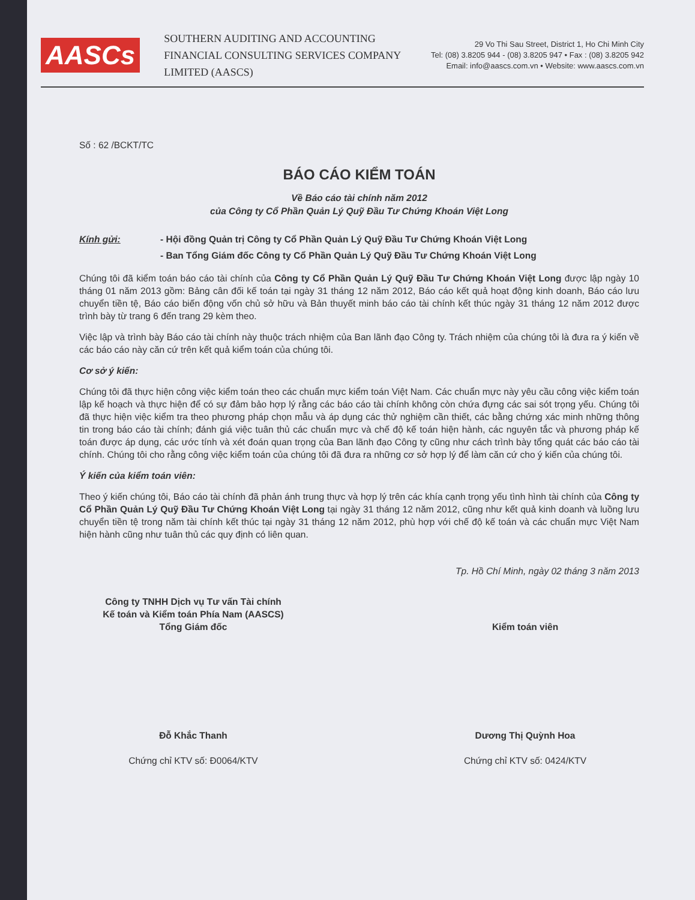AASCs
SOUTHERN AUDITING AND ACCOUNTING FINANCIAL CONSULTING SERVICES COMPANY LIMITED (AASCS)
29 Vo Thi Sau Street, District 1, Ho Chi Minh City
Tel: (08) 3.8205 944 - (08) 3.8205 947 • Fax : (08) 3.8205 942
Email: info@aascs.com.vn • Website: www.aascs.com.vn
Số : 62 /BCKT/TC
BÁO CÁO KIỂM TOÁN
Về Báo cáo tài chính năm 2012
của Công ty Cổ Phần Quản Lý Quỹ Đầu Tư Chứng Khoán Việt Long
Kính gửi: - Hội đồng Quản trị Công ty Cổ Phần Quản Lý Quỹ Đầu Tư Chứng Khoán Việt Long
- Ban Tổng Giám đốc Công ty Cổ Phần Quản Lý Quỹ Đầu Tư Chứng Khoán Việt Long
Chúng tôi đã kiểm toán báo cáo tài chính của Công ty Cổ Phần Quản Lý Quỹ Đầu Tư Chứng Khoán Việt Long được lập ngày 10 tháng 01 năm 2013 gồm: Bảng cân đối kế toán tại ngày 31 tháng 12 năm 2012, Báo cáo kết quả hoạt động kinh doanh, Báo cáo lưu chuyển tiền tệ, Báo cáo biến động vốn chủ sở hữu và Bản thuyết minh báo cáo tài chính kết thúc ngày 31 tháng 12 năm 2012 được trình bày từ trang 6 đến trang 29 kèm theo.
Việc lập và trình bày Báo cáo tài chính này thuộc trách nhiệm của Ban lãnh đạo Công ty. Trách nhiệm của chúng tôi là đưa ra ý kiến về các báo cáo này căn cứ trên kết quả kiểm toán của chúng tôi.
Cơ sở ý kiến:
Chúng tôi đã thực hiện công việc kiểm toán theo các chuẩn mực kiểm toán Việt Nam. Các chuẩn mực này yêu cầu công việc kiểm toán lập kế hoạch và thực hiện để có sự đảm bảo hợp lý rằng các báo cáo tài chính không còn chứa đựng các sai sót trọng yếu. Chúng tôi đã thực hiện việc kiểm tra theo phương pháp chọn mẫu và áp dụng các thử nghiệm cần thiết, các bằng chứng xác minh những thông tin trong báo cáo tài chính; đánh giá việc tuân thủ các chuẩn mực và chế độ kế toán hiện hành, các nguyên tắc và phương pháp kế toán được áp dụng, các ước tính và xét đoán quan trọng của Ban lãnh đạo Công ty cũng như cách trình bày tổng quát các báo cáo tài chính. Chúng tôi cho rằng công việc kiểm toán của chúng tôi đã đưa ra những cơ sở hợp lý để làm căn cứ cho ý kiến của chúng tôi.
Ý kiến của kiểm toán viên:
Theo ý kiến chúng tôi, Báo cáo tài chính đã phản ánh trung thực và hợp lý trên các khía cạnh trọng yếu tình hình tài chính của Công ty Cổ Phần Quản Lý Quỹ Đầu Tư Chứng Khoán Việt Long tại ngày 31 tháng 12 năm 2012, cũng như kết quả kinh doanh và luồng lưu chuyển tiền tệ trong năm tài chính kết thúc tại ngày 31 tháng 12 năm 2012, phù hợp với chế độ kế toán và các chuẩn mực Việt Nam hiện hành cũng như tuân thủ các quy định có liên quan.
Tp. Hồ Chí Minh, ngày 02 tháng 3 năm 2013
Công ty TNHH Dịch vụ Tư vấn Tài chính
Kế toán và Kiểm toán Phía Nam (AASCS)
Tổng Giám đốc
Đỗ Khắc Thanh
Chứng chỉ KTV số: Đ0064/KTV
Kiểm toán viên
Dương Thị Quỳnh Hoa
Chứng chỉ KTV số: 0424/KTV